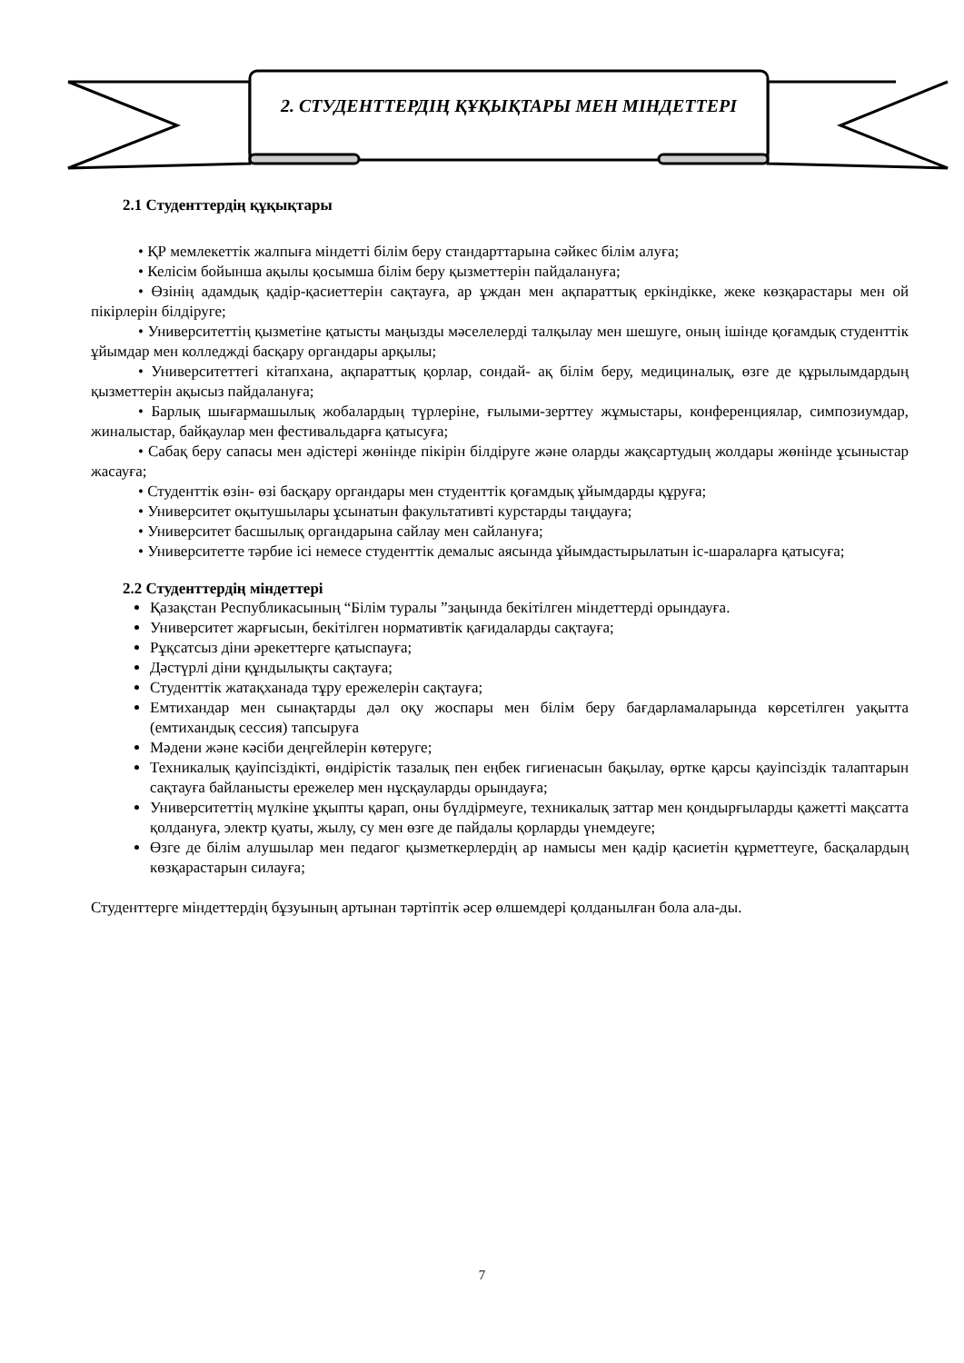2. СТУДЕНТТЕРДІҢ ҚҰҚЫҚТАРЫ МЕН МІНДЕТТЕРІ
2.1 Студенттердің құқықтары
• ҚР мемлекеттік жалпыға міндетті білім беру стандарттарына сәйкес білім алуға;
• Келісім бойынша ақылы қосымша білім беру қызметтерін пайдалануға;
• Өзінің адамдық қадір-қасиеттерін сақтауға, ар ұждан мен ақпараттық еркіндікке, жеке көзқарастары мен ой пікірлерін білдіруге;
• Университеттің қызметіне қатысты маңызды мәселелерді талқылау мен шешуге, оның ішінде қоғамдық студенттік ұйымдар мен колледжді басқару органдары арқылы;
• Университеттегі кітапхана, ақпараттық қорлар, сондай- ақ білім беру, медициналық, өзге де құрылымдардың қызметтерін ақысыз пайдалануға;
• Барлық шығармашылық жобалардың түрлеріне, ғылыми-зерттеу жұмыстары, конференциялар, симпозиумдар, жиналыстар, байқаулар мен фестивальдарға қатысуға;
• Сабақ беру сапасы мен әдістері жөнінде пікірін білдіруге және оларды жақсартудың жолдары жөнінде ұсыныстар жасауға;
• Студенттік өзін- өзі басқару органдары мен студенттік қоғамдық ұйымдарды құруға;
• Университет оқытушылары ұсынатын факультативті курстарды таңдауға;
• Университет басшылық органдарына сайлау мен сайлануға;
• Университетте тәрбие ісі немесе студенттік демалыс аясында ұйымдастырылатын іс-шараларға қатысуға;
2.2 Студенттердің міндеттері
Қазақстан Республикасының “Білім туралы ”заңында бекітілген міндеттерді орындауға.
Университет жарғысын, бекітілген нормативтік қағидаларды сақтауға;
Рұқсатсыз діни әрекеттерге қатыспауға;
Дәстүрлі діни құндылықты сақтауға;
Студенттік жатақханада тұру ережелерін сақтауға;
Емтихандар мен сынақтарды дәл оқу жоспары мен білім беру бағдарламаларында көрсетілген уақытта (емтихандық сессия) тапсыруға
Мәдени және кәсіби деңгейлерін көтеруге;
Техникалық қауіпсіздікті, өндірістік тазалық пен еңбек гигиенасын бақылау, өртке қарсы қауіпсіздік талаптарын сақтауға байланысты ережелер мен нұсқауларды орындауға;
Университеттің мүлкіне ұқыпты қарап, оны бүлдірмеуге, техникалық заттар мен қондырғыларды қажетті мақсатта қолдануға, электр қуаты, жылу, су мен өзге де пайдалы қорларды үнемдеуге;
Өзге де білім алушылар мен педагог қызметкерлердің ар намысы мен қадір қасиетін құрметтеуге, басқалардың көзқарастарын силауға;
Студенттерге міндеттердің бұзуының артынан тәртіптік әсер өлшемдері қолданылған бола ала-ды.
7